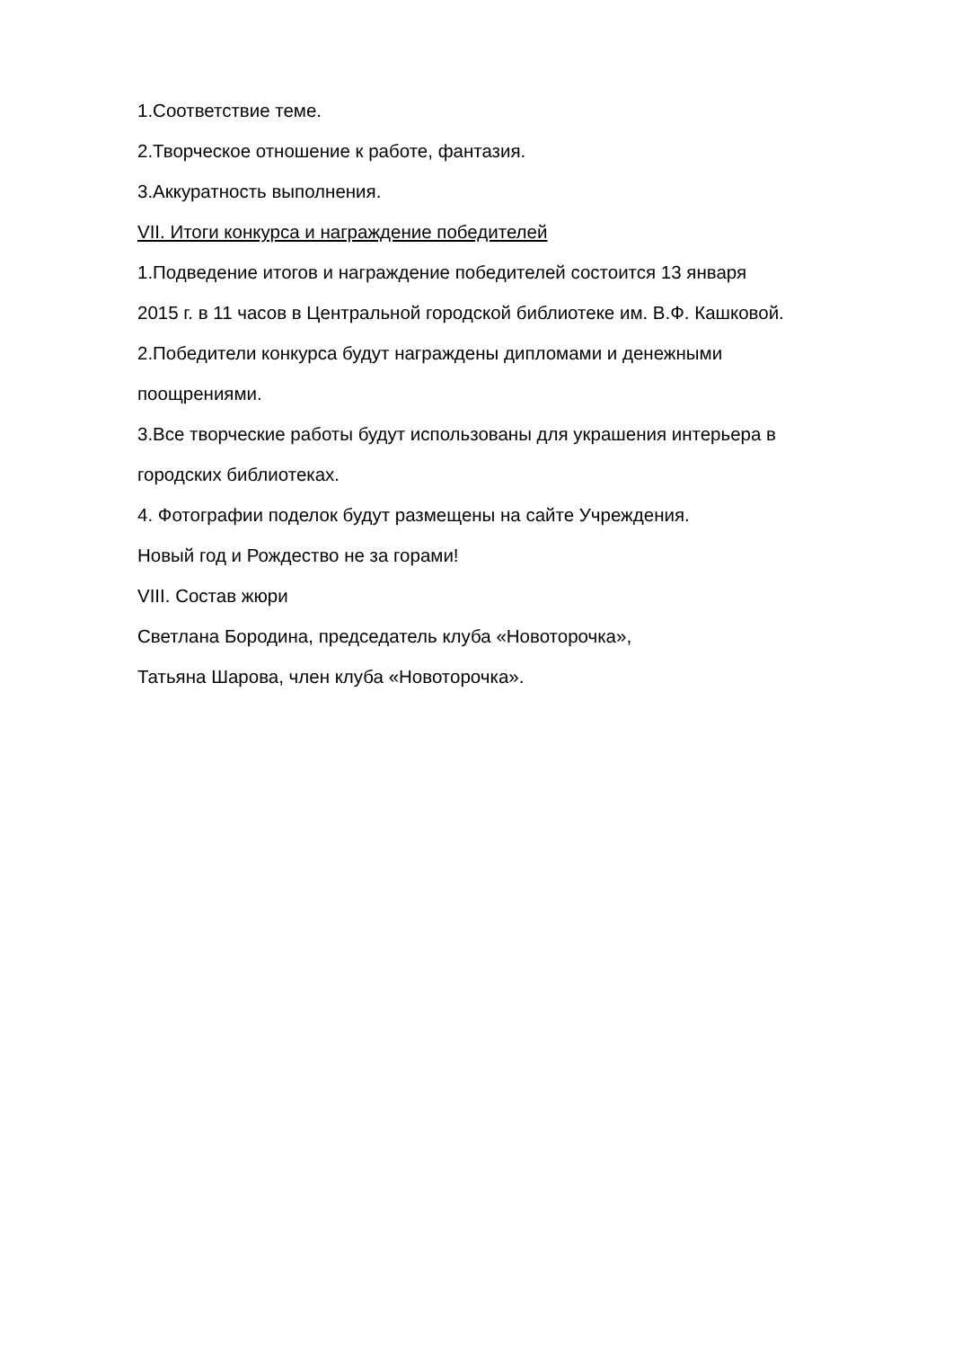1.Соответствие теме.
2.Творческое отношение к работе, фантазия.
3.Аккуратность выполнения.
VII. Итоги конкурса и награждение победителей
1.Подведение итогов и награждение победителей состоится 13 января
2015 г. в 11 часов в Центральной городской библиотеке им. В.Ф. Кашковой.
2.Победители конкурса будут награждены дипломами и денежными
поощрениями.
3.Все творческие работы будут использованы для украшения интерьера в
городских библиотеках.
4. Фотографии поделок будут размещены на сайте Учреждения.
Новый год и Рождество не за горами!
VIII. Состав жюри
Светлана Бородина, председатель клуба «Новоторочка»,
Татьяна Шарова, член клуба «Новоторочка».